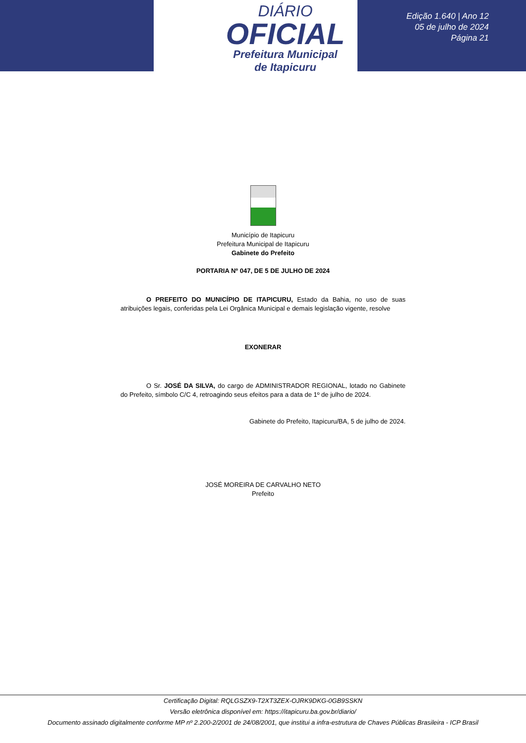DIÁRIO
OFICIAL
Prefeitura Municipal
de Itapicuru
Edição 1.640 | Ano 12
05 de julho de 2024
Página 21
Município de Itapicuru
Prefeitura Municipal de Itapicuru
Gabinete do Prefeito
PORTARIA Nº 047, DE 5 DE JULHO DE 2024
O PREFEITO DO MUNICÍPIO DE ITAPICURU, Estado da Bahia, no uso de suas atribuições legais, conferidas pela Lei Orgânica Municipal e demais legislação vigente, resolve
EXONERAR
O Sr. JOSÉ DA SILVA, do cargo de ADMINISTRADOR REGIONAL, lotado no Gabinete do Prefeito, símbolo C/C 4, retroagindo seus efeitos para a data de 1º de julho de 2024.
Gabinete do Prefeito, Itapicuru/BA, 5 de julho de 2024.
JOSÉ MOREIRA DE CARVALHO NETO
Prefeito
Certificação Digital: RQLGSZX9-T2XT3ZEX-OJRK9DKG-0GB9SSKN
Versão eletrônica disponível em: https://itapicuru.ba.gov.br/diario/
Documento assinado digitalmente conforme MP nº 2.200-2/2001 de 24/08/2001, que institui a infra-estrutura de Chaves Públicas Brasileira - ICP Brasil